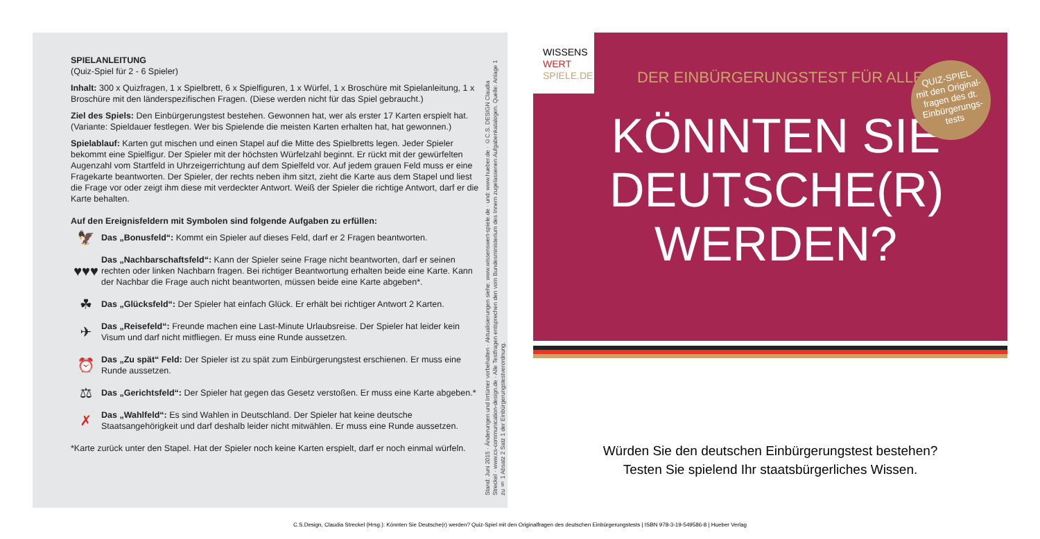SPIELANLEITUNG
(Quiz-Spiel für 2 - 6 Spieler)
Inhalt: 300 x Quizfragen, 1 x Spielbrett, 6 x Spielfiguren, 1 x Würfel, 1 x Broschüre mit Spielanleitung, 1 x Broschüre mit den länderspezifischen Fragen. (Diese werden nicht für das Spiel gebraucht.)
Ziel des Spiels: Den Einbürgerungstest bestehen. Gewonnen hat, wer als erster 17 Karten erspielt hat. (Variante: Spieldauer festlegen. Wer bis Spielende die meisten Karten erhalten hat, hat gewonnen.)
Spielablauf: Karten gut mischen und einen Stapel auf die Mitte des Spielbretts legen. Jeder Spieler bekommt eine Spielfigur. Der Spieler mit der höchsten Würfelzahl beginnt. Er rückt mit der gewürfelten Augenzahl vom Startfeld in Uhrzeigerrichtung auf dem Spielfeld vor. Auf jedem grauen Feld muss er eine Fragekarte beantworten. Der Spieler, der rechts neben ihm sitzt, zieht die Karte aus dem Stapel und liest die Frage vor oder zeigt ihm diese mit verdeckter Antwort. Weiß der Spieler die richtige Antwort, darf er die Karte behalten.
Auf den Ereignisfeldern mit Symbolen sind folgende Aufgaben zu erfüllen:
🦅 Das „Bonusfeld“: Kommt ein Spieler auf dieses Feld, darf er 2 Fragen beantworten.
♥♥♥ Das „Nachbarschaftsfeld“: Kann der Spieler seine Frage nicht beantworten, darf er seinen rechten oder linken Nachbarn fragen. Bei richtiger Beantwortung erhalten beide eine Karte. Kann der Nachbar die Frage auch nicht beantworten, müssen beide eine Karte abgeben*.
☘ Das „Glücksfeld“: Der Spieler hat einfach Glück. Er erhält bei richtiger Antwort 2 Karten.
✈ Das „Reisefeld“: Freunde machen eine Last-Minute Urlaubsreise. Der Spieler hat leider kein Visum und darf nicht mitfliegen. Er muss eine Runde aussetzen.
⏰ Das „Zu spät“ Feld: Der Spieler ist zu spät zum Einbürgerungstest erschienen. Er muss eine Runde aussetzen.
⚖ Das „Gerichtsfeld“: Der Spieler hat gegen das Gesetz verstoßen. Er muss eine Karte abgeben.*
✗ Das „Wahlfeld“: Es sind Wahlen in Deutschland. Der Spieler hat keine deutsche Staatsangehörigkeit und darf deshalb leider nicht mitwählen. Er muss eine Runde aussetzen.
*Karte zurück unter den Stapel. Hat der Spieler noch keine Karten erspielt, darf er noch einmal würfeln.
Stand: Juni 2015 · Änderungen und Irrtümer vorbehalten · Aktualisierungen siehe: www.wissenswert-spiele.de · und: www.hueber.de · ©C.S. DESIGN Claudia Streckel · www.cs-communication-design.de · Alle Testfragen entsprechen den vom Bundesministerium des Innern zugelassenen Aufgabenkatalogen. Quelle: Anlage 1 zu § 1 Absatz 2 Satz 1 der Einbürgerungstestverordnung.
DER EINBÜRGERUNGSTEST FÜR ALLE
KÖNNTEN SIE DEUTSCHE(R) WERDEN?
QUIZ-SPIEL
mit den Original-
fragen des dt.
Einbürgerungs-
tests
WISSENS
WERT
SPIELE.DE
Würden Sie den deutschen Einbürgerungstest bestehen?
Testen Sie spielend Ihr staatsbürgerliches Wissen.
C.S.Design, Claudia Streckel (Hrsg.): Könnten Sie Deutsche(r) werden? Quiz-Spiel mit den Originalfragen des deutschen Einbürgerungstests | ISBN 978-3-19-549586-8 | Hueber Verlag